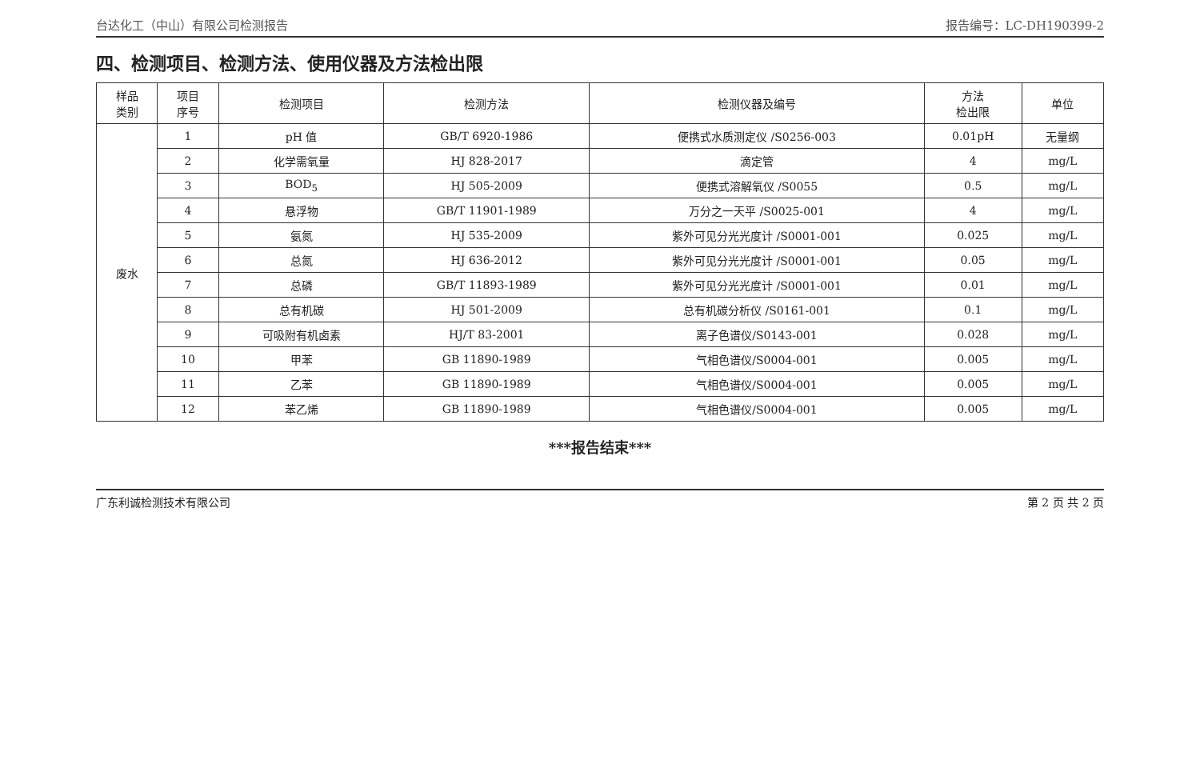台达化工（中山）有限公司检测报告 报告编号：LC-DH190399-2
四、检测项目、检测方法、使用仪器及方法检出限
| 样品 类别 | 项目 序号 | 检测项目 | 检测方法 | 检测仪器及编号 | 方法 检出限 | 单位 |
| --- | --- | --- | --- | --- | --- | --- |
| 废水 | 1 | pH 值 | GB/T 6920-1986 | 便携式水质测定仪 /S0256-003 | 0.01pH | 无量纲 |
| | 2 | 化学需氧量 | HJ 828-2017 | 滴定管 | 4 | mg/L |
| | 3 | BOD<sub>5</sub> | HJ 505-2009 | 便携式溶解氧仪 /S0055 | 0.5 | mg/L |
| | 4 | 悬浮物 | GB/T 11901-1989 | 万分之一天平 /S0025-001 | 4 | mg/L |
| | 5 | 氨氮 | HJ 535-2009 | 紫外可见分光光度计 /S0001-001 | 0.025 | mg/L |
| | 6 | 总氮 | HJ 636-2012 | 紫外可见分光光度计 /S0001-001 | 0.05 | mg/L |
| | 7 | 总磷 | GB/T 11893-1989 | 紫外可见分光光度计 /S0001-001 | 0.01 | mg/L |
| | 8 | 总有机碳 | HJ 501-2009 | 总有机碳分析仪 /S0161-001 | 0.1 | mg/L |
| | 9 | 可吸附有机卤素 | HJ/T 83-2001 | 离子色谱仪/S0143-001 | 0.028 | mg/L |
| | 10 | 甲苯 | GB 11890-1989 | 气相色谱仪/S0004-001 | 0.005 | mg/L |
| | 11 | 乙苯 | GB 11890-1989 | 气相色谱仪/S0004-001 | 0.005 | mg/L |
| | 12 | 苯乙烯 | GB 11890-1989 | 气相色谱仪/S0004-001 | 0.005 | mg/L |
***报告结束***
广东利诚检测技术有限公司 第 2 页 共 2 页